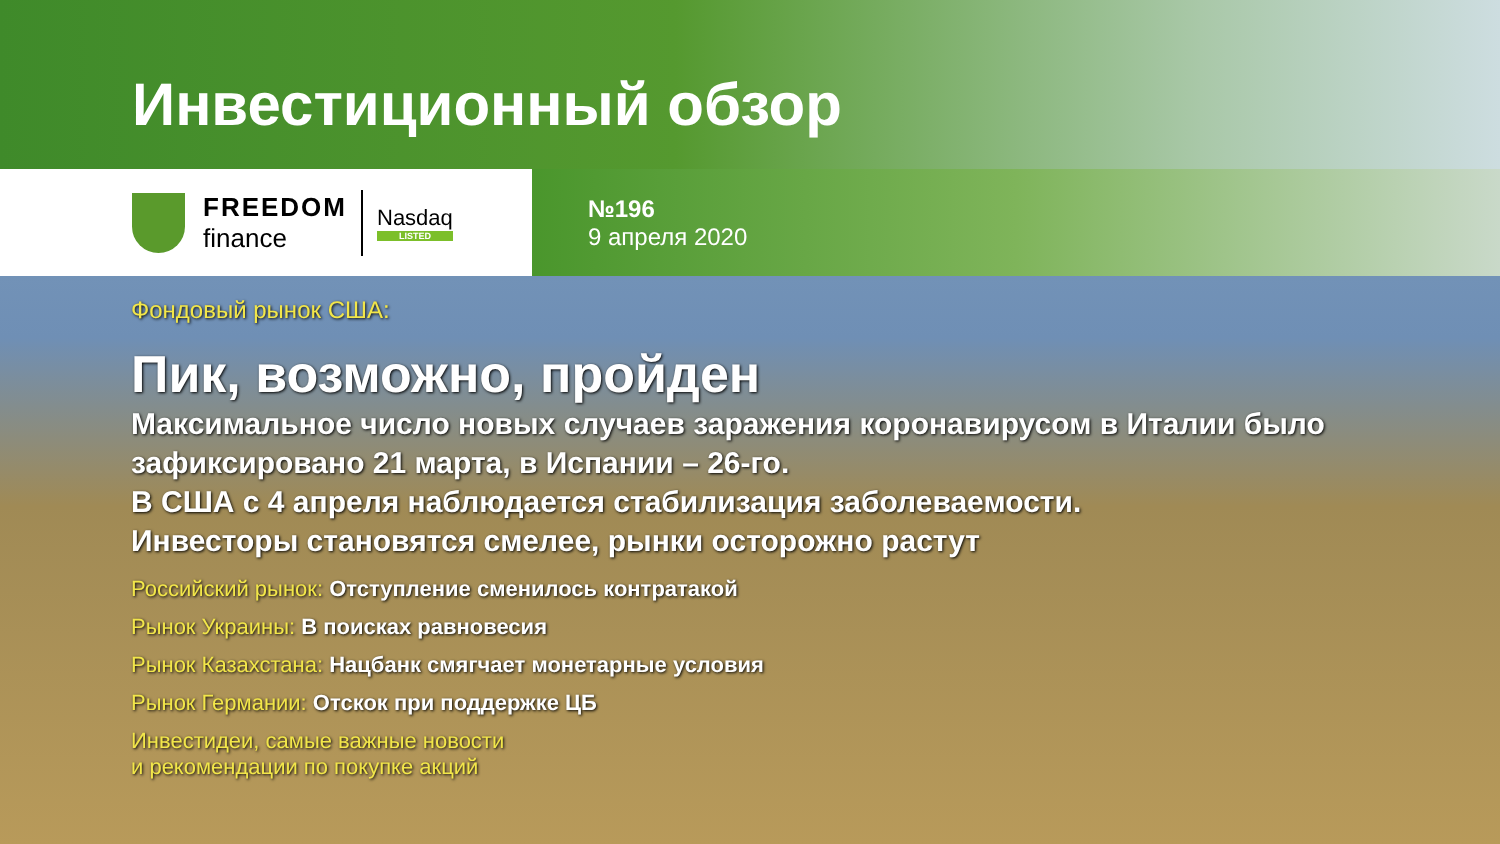Инвестиционный обзор
FREEDOM
finance
Nasdaq
LISTED
№196
9 апреля 2020
Фондовый рынок США:
Пик, возможно, пройден
Максимальное число новых случаев заражения коронавирусом в Италии было зафиксировано 21 марта, в Испании – 26-го.
В США с 4 апреля наблюдается стабилизация заболеваемости.
Инвесторы становятся смелее, рынки осторожно растут
Российский рынок: Отступление сменилось контратакой
Рынок Украины: В поисках равновесия
Рынок Казахстана: Нацбанк смягчает монетарные условия
Рынок Германии: Отскок при поддержке ЦБ
Инвестидеи, самые важные новости
и рекомендации по покупке акций